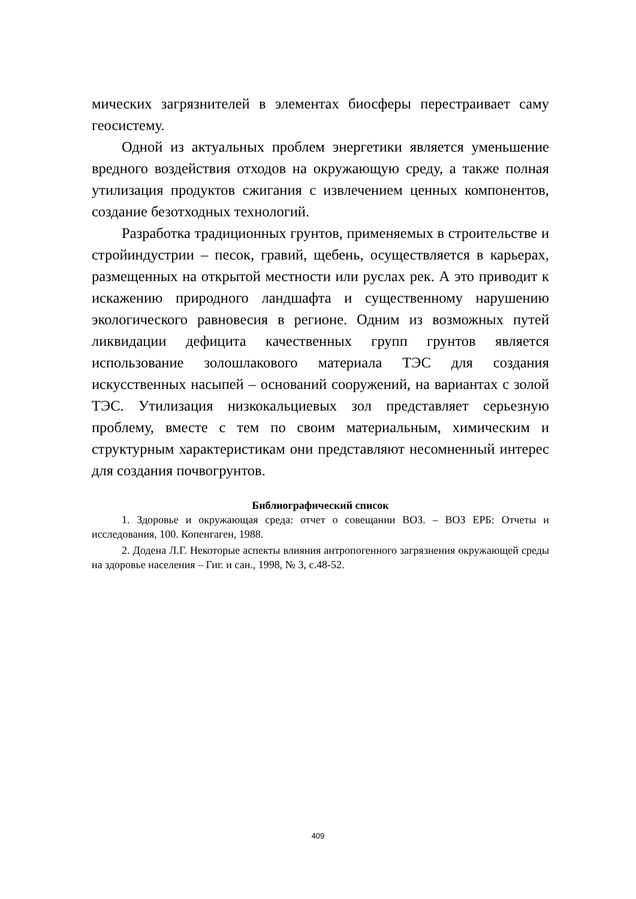мических загрязнителей в элементах биосферы перестраивает саму геосистему.
Одной из актуальных проблем энергетики является уменьшение вредного воздействия отходов на окружающую среду, а также полная утилизация продуктов сжигания с извлечением ценных компонентов, создание безотходных технологий.
Разработка традиционных грунтов, применяемых в строительстве и стройиндустрии – песок, гравий, щебень, осуществляется в карьерах, размещенных на открытой местности или руслах рек. А это приводит к искажению природного ландшафта и существенному нарушению экологического равновесия в регионе. Одним из возможных путей ликвидации дефицита качественных групп грунтов является использование золошлакового материала ТЭС для создания искусственных насыпей – оснований сооружений, на вариантах с золой ТЭС. Утилизация низкокальциевых зол представляет серьезную проблему, вместе с тем по своим материальным, химическим и структурным характеристикам они представляют несомненный интерес для создания почвогрунтов.
Библиографический список
1. Здоровье и окружающая среда: отчет о совещании ВОЗ. – ВОЗ ЕРБ: Отчеты и исследования, 100. Копенгаген, 1988.
2. Додена Л.Г. Некоторые аспекты влияния антропогенного загрязнения окружающей среды на здоровье населения – Гиг. и сан., 1998, № 3, с.48-52.
409